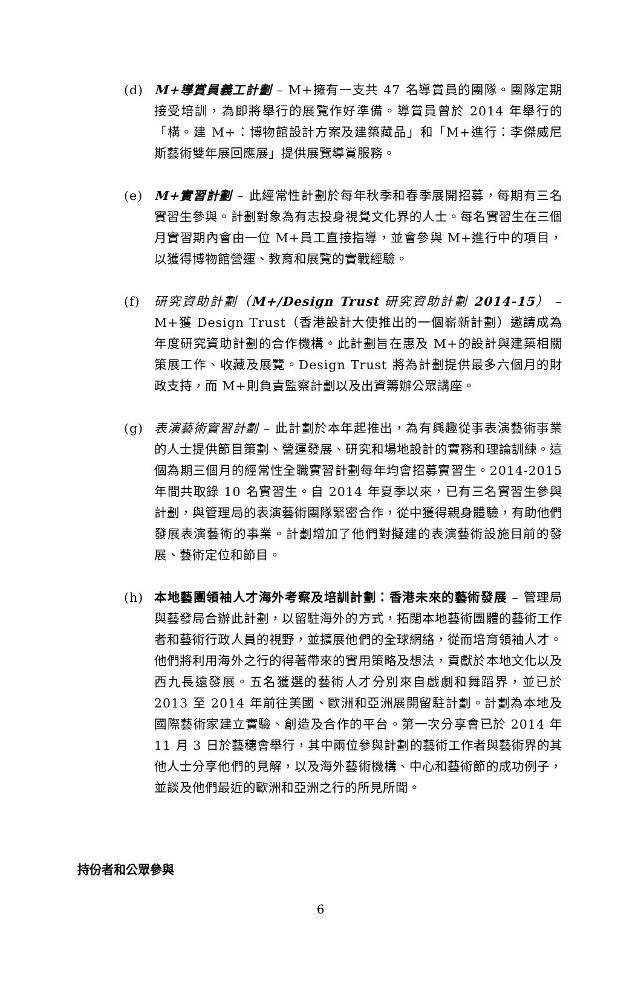(d) M+導賞員義工計劃 – M+擁有一支共 47 名導賞員的團隊。團隊定期接受培訓，為即將舉行的展覽作好準備。導賞員曾於 2014 年舉行的「構。建 M+：博物館設計方案及建築藏品」和「M+進行：李傑威尼斯藝術雙年展回應展」提供展覽導賞服務。
(e) M+實習計劃 – 此經常性計劃於每年秋季和春季展開招募，每期有三名實習生參與。計劃對象為有志投身視覺文化界的人士。每名實習生在三個月實習期內會由一位 M+員工直接指導，並會參與 M+進行中的項目，以獲得博物館營運、教育和展覽的實戰經驗。
(f) 研究資助計劃（M+/Design Trust 研究資助計劃 2014-15） – M+獲 Design Trust（香港設計大使推出的一個嶄新計劃）邀請成為年度研究資助計劃的合作機構。此計劃旨在惠及 M+的設計與建築相關策展工作、收藏及展覽。Design Trust 將為計劃提供最多六個月的財政支持，而 M+則負責監察計劃以及出資籌辦公眾講座。
(g) 表演藝術實習計劃 – 此計劃於本年起推出，為有興趣從事表演藝術事業的人士提供節目策劃、營運發展、研究和場地設計的實務和理論訓練。這個為期三個月的經常性全職實習計劃每年均會招募實習生。2014-2015 年間共取錄 10 名實習生。自 2014 年夏季以來，已有三名實習生參與計劃，與管理局的表演藝術團隊緊密合作，從中獲得親身體驗，有助他們發展表演藝術的事業。計劃增加了他們對擬建的表演藝術設施目前的發展、藝術定位和節目。
(h) 本地藝團領袖人才海外考察及培訓計劃：香港未來的藝術發展 – 管理局與藝發局合辦此計劃，以留駐海外的方式，拓闊本地藝術團體的藝術工作者和藝術行政人員的視野，並擴展他們的全球網絡，從而培育領袖人才。他們將利用海外之行的得著帶來的實用策略及想法，貢獻於本地文化以及西九長遠發展。五名獲選的藝術人才分別來自戲劇和舞蹈界，並已於 2013 至 2014 年前往美國、歐洲和亞洲展開留駐計劃。計劃為本地及國際藝術家建立實驗、創造及合作的平台。第一次分享會已於 2014 年 11 月 3 日於藝穗會舉行，其中兩位參與計劃的藝術工作者與藝術界的其他人士分享他們的見解，以及海外藝術機構、中心和藝術節的成功例子，並談及他們最近的歐洲和亞洲之行的所見所聞。
持份者和公眾參與
6